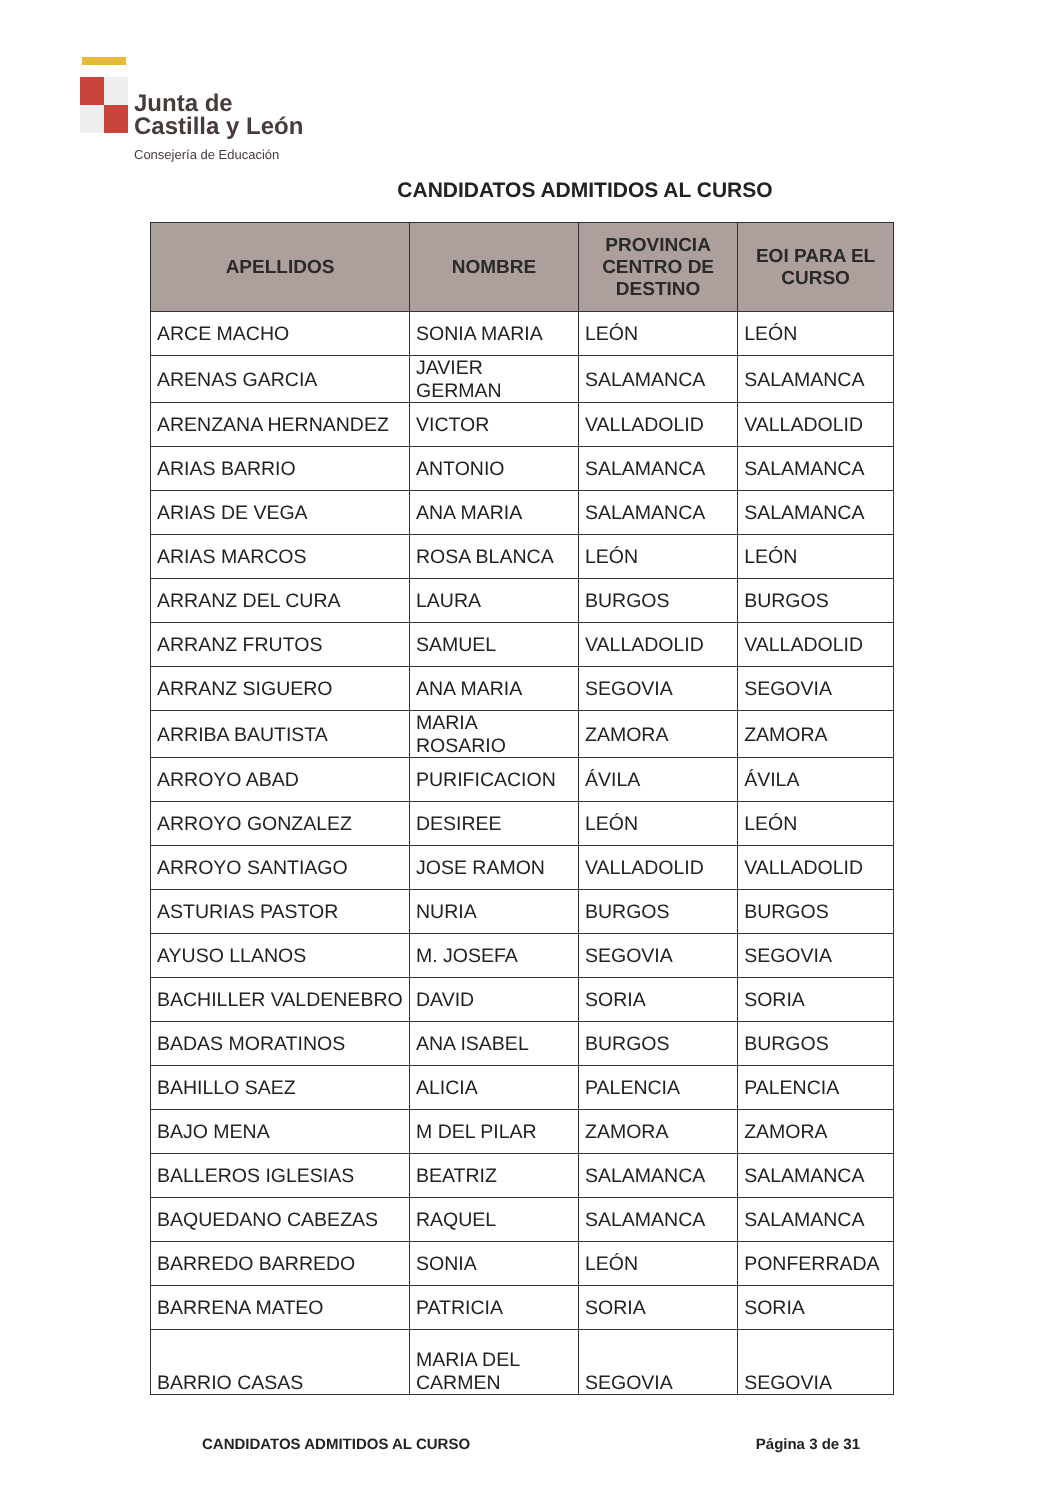Junta de
Castilla y León
Consejería de Educación
CANDIDATOS ADMITIDOS AL CURSO
| APELLIDOS | NOMBRE | PROVINCIA CENTRO DE DESTINO | EOI PARA EL CURSO |
| --- | --- | --- | --- |
| ARCE MACHO | SONIA MARIA | LEÓN | LEÓN |
| ARENAS GARCIA | JAVIER GERMAN | SALAMANCA | SALAMANCA |
| ARENZANA HERNANDEZ | VICTOR | VALLADOLID | VALLADOLID |
| ARIAS BARRIO | ANTONIO | SALAMANCA | SALAMANCA |
| ARIAS DE VEGA | ANA MARIA | SALAMANCA | SALAMANCA |
| ARIAS MARCOS | ROSA BLANCA | LEÓN | LEÓN |
| ARRANZ DEL CURA | LAURA | BURGOS | BURGOS |
| ARRANZ FRUTOS | SAMUEL | VALLADOLID | VALLADOLID |
| ARRANZ SIGUERO | ANA MARIA | SEGOVIA | SEGOVIA |
| ARRIBA BAUTISTA | MARIA ROSARIO | ZAMORA | ZAMORA |
| ARROYO ABAD | PURIFICACION | ÁVILA | ÁVILA |
| ARROYO GONZALEZ | DESIREE | LEÓN | LEÓN |
| ARROYO SANTIAGO | JOSE RAMON | VALLADOLID | VALLADOLID |
| ASTURIAS PASTOR | NURIA | BURGOS | BURGOS |
| AYUSO LLANOS | M. JOSEFA | SEGOVIA | SEGOVIA |
| BACHILLER VALDENEBRO | DAVID | SORIA | SORIA |
| BADAS MORATINOS | ANA ISABEL | BURGOS | BURGOS |
| BAHILLO SAEZ | ALICIA | PALENCIA | PALENCIA |
| BAJO MENA | M DEL PILAR | ZAMORA | ZAMORA |
| BALLEROS IGLESIAS | BEATRIZ | SALAMANCA | SALAMANCA |
| BAQUEDANO CABEZAS | RAQUEL | SALAMANCA | SALAMANCA |
| BARREDO BARREDO | SONIA | LEÓN | PONFERRADA |
| BARRENA MATEO | PATRICIA | SORIA | SORIA |
| BARRIO CASAS | MARIA DEL CARMEN | SEGOVIA | SEGOVIA |
CANDIDATOS ADMITIDOS AL CURSO Página 3 de 31